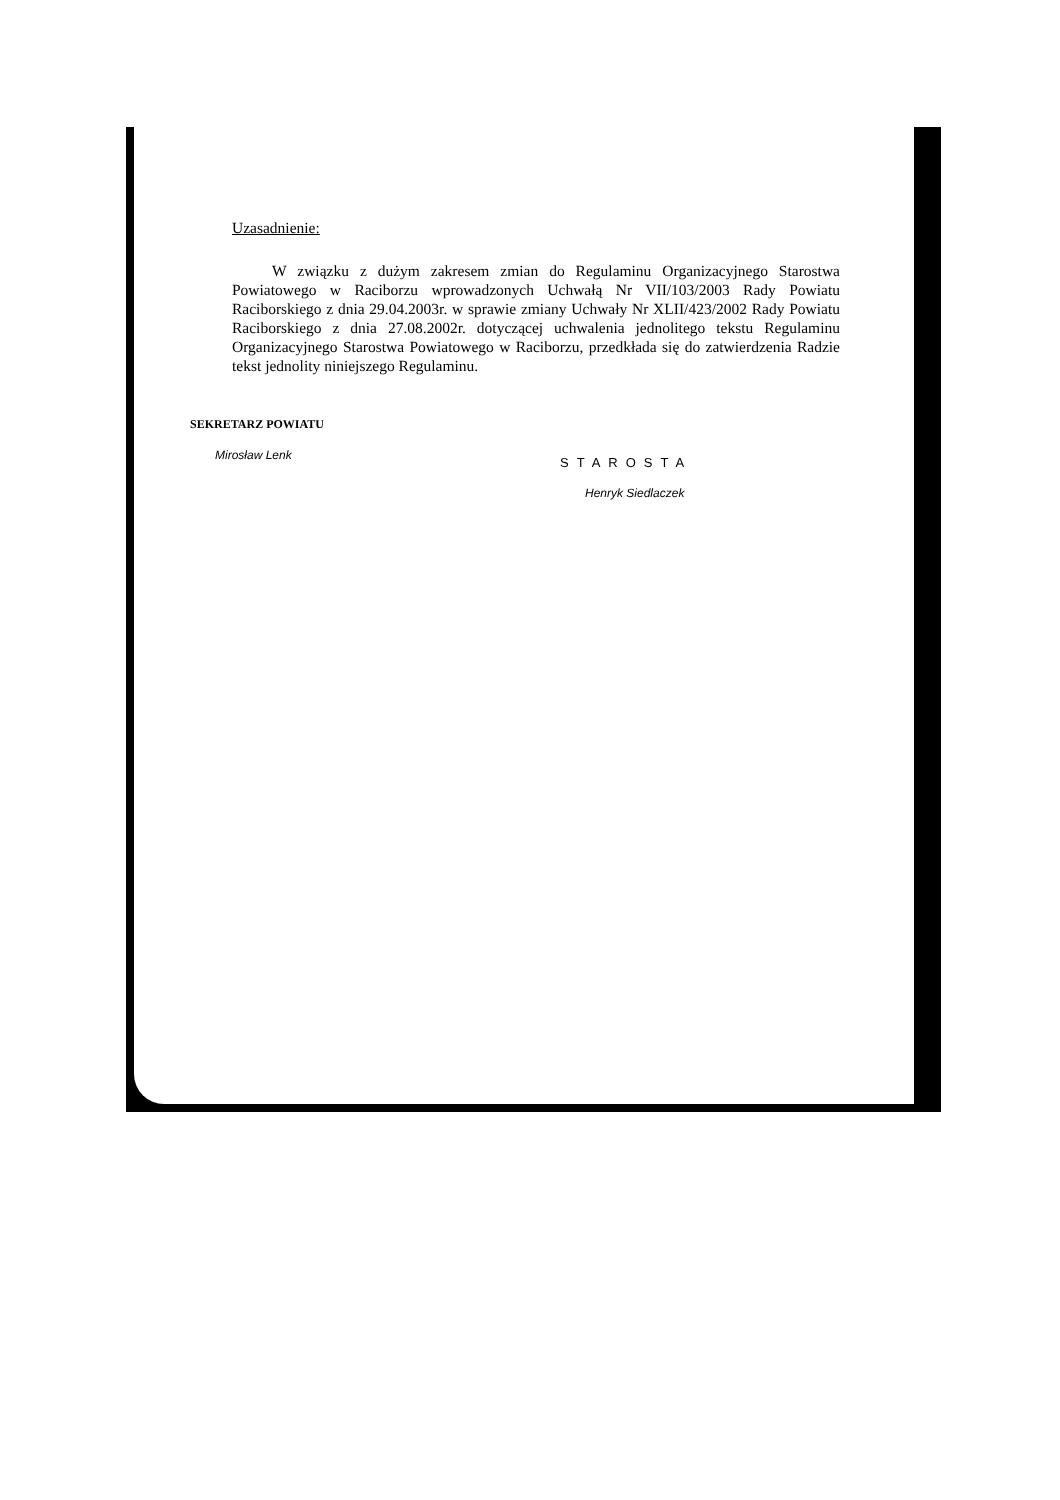Uzasadnienie:
W związku z dużym zakresem zmian do Regulaminu Organizacyjnego Starostwa Powiatowego w Raciborzu wprowadzonych Uchwałą Nr VII/103/2003 Rady Powiatu Raciborskiego z dnia 29.04.2003r. w sprawie zmiany Uchwały Nr XLII/423/2002 Rady Powiatu Raciborskiego z dnia 27.08.2002r. dotyczącej uchwalenia jednolitego tekstu Regulaminu Organizacyjnego Starostwa Powiatowego w Raciborzu, przedkłada się do zatwierdzenia Radzie tekst jednolity niniejszego Regulaminu.
SEKRETARZ POWIATU
Mirosław Lenk
STAROSTA
Henryk Siedlaczek